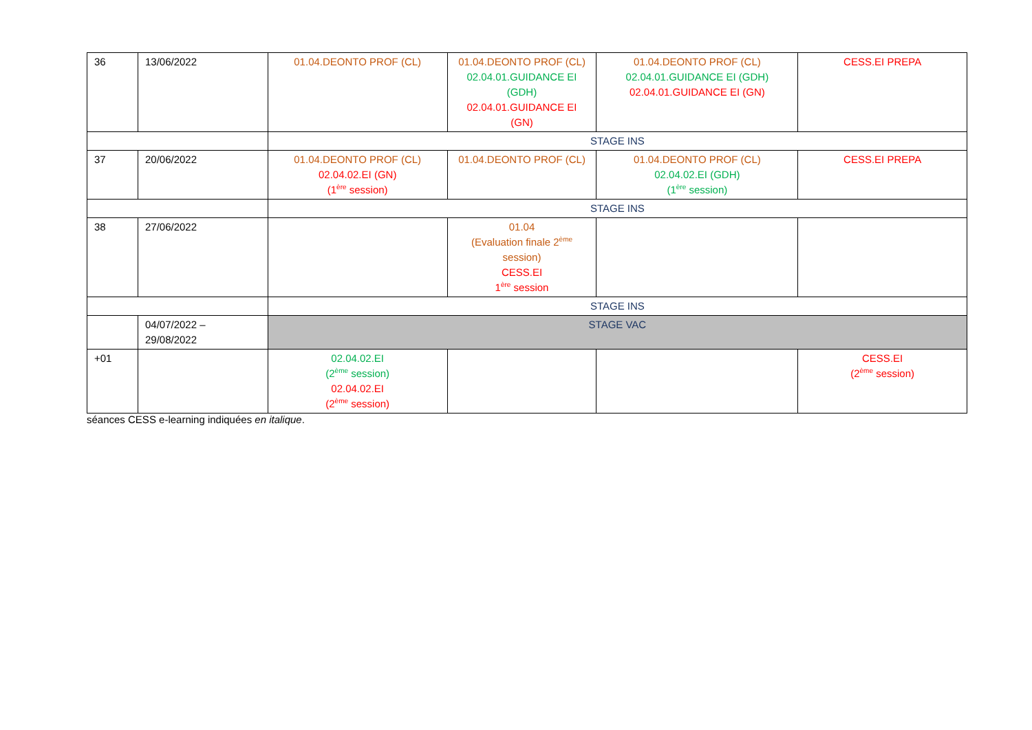| 36 | 13/06/2022 | 01.04.DEONTO PROF (CL) | 01.04.DEONTO PROF (CL) 02.04.01.GUIDANCE EI (GDH) 02.04.01.GUIDANCE EI (GN) | 01.04.DEONTO PROF (CL) 02.04.01.GUIDANCE EI (GDH) 02.04.01.GUIDANCE EI (GN) | CESS.EI PREPA |
| | | STAGE INS | | | |
| 37 | 20/06/2022 | 01.04.DEONTO PROF (CL) 02.04.02.EI (GN) (1<sup>ère</sup> session) | 01.04.DEONTO PROF (CL) | 01.04.DEONTO PROF (CL) 02.04.02.EI (GDH) (1<sup>ère</sup> session) | CESS.EI PREPA |
| | | STAGE INS | | | |
| 38 | 27/06/2022 | | 01.04 (Evaluation finale 2<sup>ème</sup> session) CESS.EI 1<sup>ère</sup> session | | |
| | | STAGE INS | | | |
| | 04/07/2022 – 29/08/2022 | STAGE VAC | | | |
| +01 | | 02.04.02.EI (2<sup>ème</sup> session) 02.04.02.EI (2<sup>ème</sup> session) | | | CESS.EI (2<sup>ème</sup> session) |
séances CESS e-learning indiquées en italique.